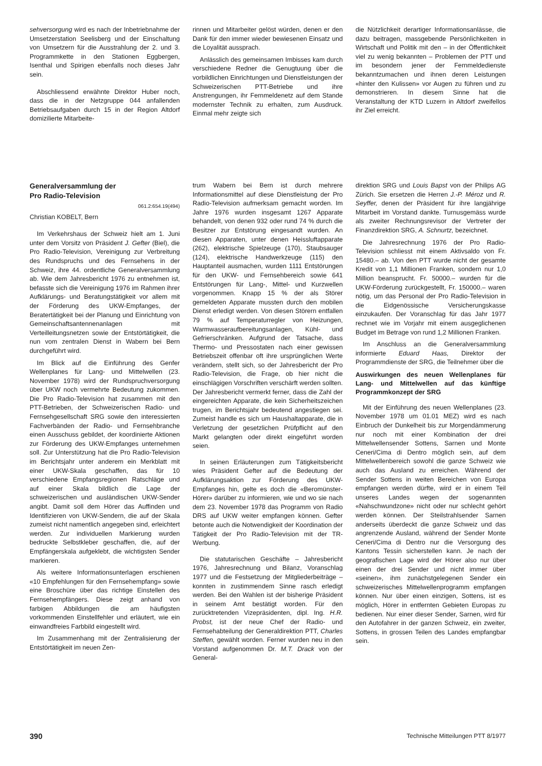sehversorgung wird es nach der Inbetriebnahme der Umsetzerstation Seelisberg und der Einschaltung von Umsetzern für die Ausstrahlung der 2. und 3. Programmkette in den Stationen Eggbergen, Isenthal und Spirigen ebenfalls noch dieses Jahr sein.
Abschliessend erwähnte Direktor Huber noch, dass die in der Netzgruppe 044 anfallenden Betriebsaufgaben durch 15 in der Region Altdorf domizilierte Mitarbeite-
rinnen und Mitarbeiter gelöst würden, denen er den Dank für den immer wieder bewiesenen Einsatz und die Loyalität aussprach.
Anlässlich des gemeinsamen Imbisses kam durch verschiedene Redner die Genugtuung über die vorbildlichen Einrichtungen und Dienstleistungen der Schweizerischen PTT-Betriebe und ihre Anstrengungen, ihr Fernmeldenetz auf dem Stande modernster Technik zu erhalten, zum Ausdruck. Einmal mehr zeigte sich
die Nützlichkeit derartiger Informationsanlässe, die dazu beitragen, massgebende Persönlichkeiten in Wirtschaft und Politik mit den – in der Öffentlichkeit viel zu wenig bekannten – Problemen der PTT und im besondern jener der Fernmeldedienste bekanntzumachen und ihnen deren Leistungen «hinter den Kulissen» vor Augen zu führen und zu demonstrieren. In diesem Sinne hat die Veranstaltung der KTD Luzern in Altdorf zweifellos ihr Ziel erreicht.
Generalversammlung der
Pro Radio-Television
061.2:654.19(494)
Christian KOBELT, Bern
Im Verkehrshaus der Schweiz hielt am 1. Juni unter dem Vorsitz von Präsident J. Gefter (Biel), die Pro Radio-Television, Vereinigung zur Verbreitung des Rundspruchs und des Fernsehens in der Schweiz, ihre 44. ordentliche Generalversammlung ab. Wie dem Jahresbericht 1976 zu entnehmen ist, befasste sich die Vereinigung 1976 im Rahmen ihrer Aufklärungs- und Beratungstätigkeit vor allem mit der Förderung des UKW-Empfanges, der Beratertätigkeit bei der Planung und Einrichtung von Gemeinschaftsantennenanlagen mit Verteilleitungsnetzen sowie der Entstörtätigkeit, die nun vom zentralen Dienst in Wabern bei Bern durchgeführt wird.
Im Blick auf die Einführung des Genfer Wellenplanes für Lang- und Mittelwellen (23. November 1978) wird der Rundspruchversorgung über UKW noch vermehrte Bedeutung zukommen. Die Pro Radio-Television hat zusammen mit den PTT-Betrieben, der Schweizerischen Radio- und Fernsehgesellschaft SRG sowie den interessierten Fachverbänden der Radio- und Fernsehbranche einen Ausschuss gebildet, der koordinierte Aktionen zur Förderung des UKW-Empfanges unternehmen soll. Zur Unterstützung hat die Pro Radio-Television im Berichtsjahr unter anderem ein Merkblatt mit einer UKW-Skala geschaffen, das für 10 verschiedene Empfangsregionen Ratschläge und auf einer Skala bildlich die Lage der schweizerischen und ausländischen UKW-Sender angibt. Damit soll dem Hörer das Auffinden und Identifizieren von UKW-Sendern, die auf der Skala zumeist nicht namentlich angegeben sind, erleichtert werden. Zur individuellen Markierung wurden bedruckte Selbstkleber geschaffen, die, auf der Empfängerskala aufgeklebt, die wichtigsten Sender markieren.
Als weitere Informationsunterlagen erschienen «10 Empfehlungen für den Fernsehempfang» sowie eine Broschüre über das richtige Einstellen des Fernsehempfängers. Diese zeigt anhand von farbigen Abbildungen die am häufigsten vorkommenden Einstellfehler und erläutert, wie ein einwandfreies Farbbild eingestellt wird.
Im Zusammenhang mit der Zentralisierung der Entstörtätigkeit im neuen Zen-
trum Wabern bei Bern ist durch mehrere Informationsmittel auf diese Dienstleistung der Pro Radio-Television aufmerksam gemacht worden. Im Jahre 1976 wurden insgesamt 1267 Apparate behandelt, von denen 932 oder rund 74 % durch die Besitzer zur Entstörung eingesandt wurden. An diesen Apparaten, unter denen Heissluftapparate (262), elektrische Spielzeuge (170), Staubsauger (124), elektrische Handwerkzeuge (115) den Hauptanteil ausmachen, wurden 1111 Entstörungen für den UKW- und Fernsehbereich sowie 641 Entstörungen für Lang-, Mittel- und Kurzwellen vorgenommen. Knapp 15 % der als Störer gemeldeten Apparate mussten durch den mobilen Dienst erledigt werden. Von diesen Störern entfallen 79 % auf Temperaturregler von Heizungen, Warmwasseraufbereitungsanlagen, Kühl- und Gefrierschränken. Aufgrund der Tatsache, dass Thermo- und Pressostaten nach einer gewissen Betriebszeit offenbar oft ihre ursprünglichen Werte verändern, stellt sich, so der Jahresbericht der Pro Radio-Television, die Frage, ob hier nicht die einschlägigen Vorschriften verschärft werden sollten. Der Jahresbericht vermerkt ferner, dass die Zahl der eingereichten Apparate, die kein Sicherheitszeichen trugen, im Berichtsjahr bedeutend angestiegen sei. Zumeist handle es sich um Haushaltapparate, die in Verletzung der gesetzlichen Prüfpflicht auf den Markt gelangten oder direkt eingeführt worden seien.
In seinen Erläuterungen zum Tätigkeitsbericht wies Präsident Gefter auf die Bedeutung der Aufklärungsaktion zur Förderung des UKW-Empfanges hin, gelte es doch die «Beromünster-Hörer» darüber zu informieren, wie und wo sie nach dem 23. November 1978 das Programm von Radio DRS auf UKW weiter empfangen können. Gefter betonte auch die Notwendigkeit der Koordination der Tätigkeit der Pro Radio-Television mit der TR-Werbung.
Die statutarischen Geschäfte – Jahresbericht 1976, Jahresrechnung und Bilanz, Voranschlag 1977 und die Festsetzung der Mitgliederbeiträge – konnten in zustimmendem Sinne rasch erledigt werden. Bei den Wahlen ist der bisherige Präsident in seinem Amt bestätigt worden. Für den zurücktretenden Vizepräsidenten, dipl. Ing. H.R. Probst, ist der neue Chef der Radio- und Fernsehabteilung der Generaldirektion PTT, Charles Steffen, gewählt worden. Ferner wurden neu in den Vorstand aufgenommen Dr. M.T. Drack von der General-
direktion SRG und Louis Bapst von der Philips AG Zürich. Sie ersetzen die Herren J.-P. Méroz und R. Seyffer, denen der Präsident für ihre langjährige Mitarbeit im Vorstand dankte. Turnusgemäss wurde als zweiter Rechnungsrevisor der Vertreter der Finanzdirektion SRG, A. Schnurtz, bezeichnet.
Die Jahresrechnung 1976 der Pro Radio-Television schliesst mit einem Aktivsaldo von Fr. 15480.– ab. Von den PTT wurde nicht der gesamte Kredit von 1,1 Millionen Franken, sondern nur 1,0 Million beansprucht. Fr. 50000.– wurden für die UKW-Förderung zurückgestellt, Fr. 150000.– waren nötig, um das Personal der Pro Radio-Television in die Eidgenössische Versicherungskasse einzukaufen. Der Voranschlag für das Jahr 1977 rechnet wie im Vorjahr mit einem ausgeglichenen Budget im Betrage von rund 1,2 Millionen Franken.
Im Anschluss an die Generalversammlung informierte Eduard Haas, Direktor der Programmdienste der SRG, die Teilnehmer über die
Auswirkungen des neuen Wellenplanes für Lang- und Mittelwellen auf das künftige Programmkonzept der SRG
Mit der Einführung des neuen Wellenplanes (23. November 1978 um 01.01 MEZ) wird es nach Einbruch der Dunkelheit bis zur Morgendämmerung nur noch mit einer Kombination der drei Mittelwellensender Sottens, Sarnen und Monte Ceneri/Cima di Dentro möglich sein, auf dem Mittelwellenbereich sowohl die ganze Schweiz wie auch das Ausland zu erreichen. Während der Sender Sottens in weiten Bereichen von Europa empfangen werden dürfte, wird er in einem Teil unseres Landes wegen der sogenannten «Nahschwundzone» nicht oder nur schlecht gehört werden können. Der Steilstrahlsender Sarnen anderseits überdeckt die ganze Schweiz und das angrenzende Ausland, während der Sender Monte Ceneri/Cima di Dentro nur die Versorgung des Kantons Tessin sicherstellen kann. Je nach der geografischen Lage wird der Hörer also nur über einen der drei Sender und nicht immer über «seinen», ihm zunächstgelegenen Sender ein schweizerisches Mittelwellenprogramm empfangen können. Nur über einen einzigen, Sottens, ist es möglich, Hörer in entfernten Gebieten Europas zu bedienen. Nur einer dieser Sender, Sarnen, wird für den Autofahrer in der ganzen Schweiz, ein zweiter, Sottens, in grossen Teilen des Landes empfangbar sein.
390 Technische Mitteilungen PTT 8/1977